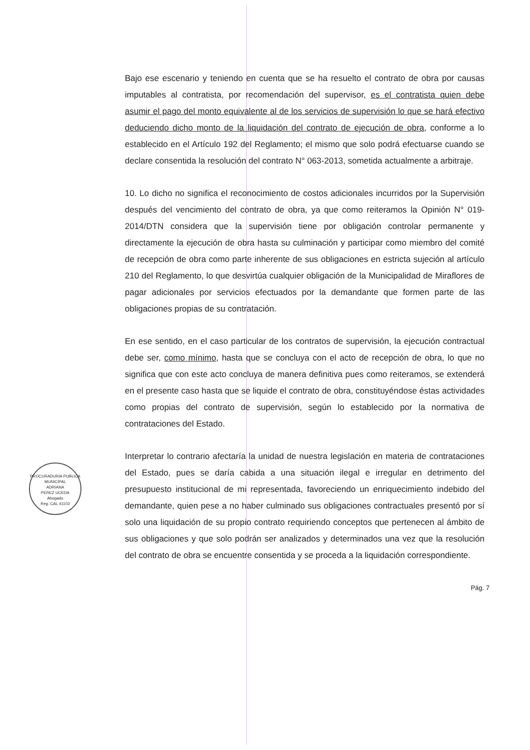PROCURADURIA PUBLICA MUNICIPAL
ADRIANA
PEREZ UCEDA
Abogado
Reg. CAL 41103
Bajo ese escenario y teniendo en cuenta que se ha resuelto el contrato de obra por causas imputables al contratista, por recomendación del supervisor, es el contratista quien debe asumir el pago del monto equivalente al de los servicios de supervisión lo que se hará efectivo deduciendo dicho monto de la liquidación del contrato de ejecución de obra, conforme a lo establecido en el Artículo 192 del Reglamento; el mismo que solo podrá efectuarse cuando se declare consentida la resolución del contrato N° 063-2013, sometida actualmente a arbitraje.
10. Lo dicho no significa el reconocimiento de costos adicionales incurridos por la Supervisión después del vencimiento del contrato de obra, ya que como reiteramos la Opinión N° 019-2014/DTN considera que la supervisión tiene por obligación controlar permanente y directamente la ejecución de obra hasta su culminación y participar como miembro del comité de recepción de obra como parte inherente de sus obligaciones en estricta sujeción al artículo 210 del Reglamento, lo que desvirtúa cualquier obligación de la Municipalidad de Miraflores de pagar adicionales por servicios efectuados por la demandante que formen parte de las obligaciones propias de su contratación.
En ese sentido, en el caso particular de los contratos de supervisión, la ejecución contractual debe ser, como mínimo, hasta que se concluya con el acto de recepción de obra, lo que no significa que con este acto concluya de manera definitiva pues como reiteramos, se extenderá en el presente caso hasta que se liquide el contrato de obra, constituyéndose éstas actividades como propias del contrato de supervisión, según lo establecido por la normativa de contrataciones del Estado.
Interpretar lo contrario afectaría la unidad de nuestra legislación en materia de contrataciones del Estado, pues se daría cabida a una situación ilegal e irregular en detrimento del presupuesto institucional de mi representada, favoreciendo un enriquecimiento indebido del demandante, quien pese a no haber culminado sus obligaciones contractuales presentó por sí solo una liquidación de su propio contrato requiriendo conceptos que pertenecen al ámbito de sus obligaciones y que solo podrán ser analizados y determinados una vez que la resolución del contrato de obra se encuentre consentida y se proceda a la liquidación correspondiente.
Pág. 7